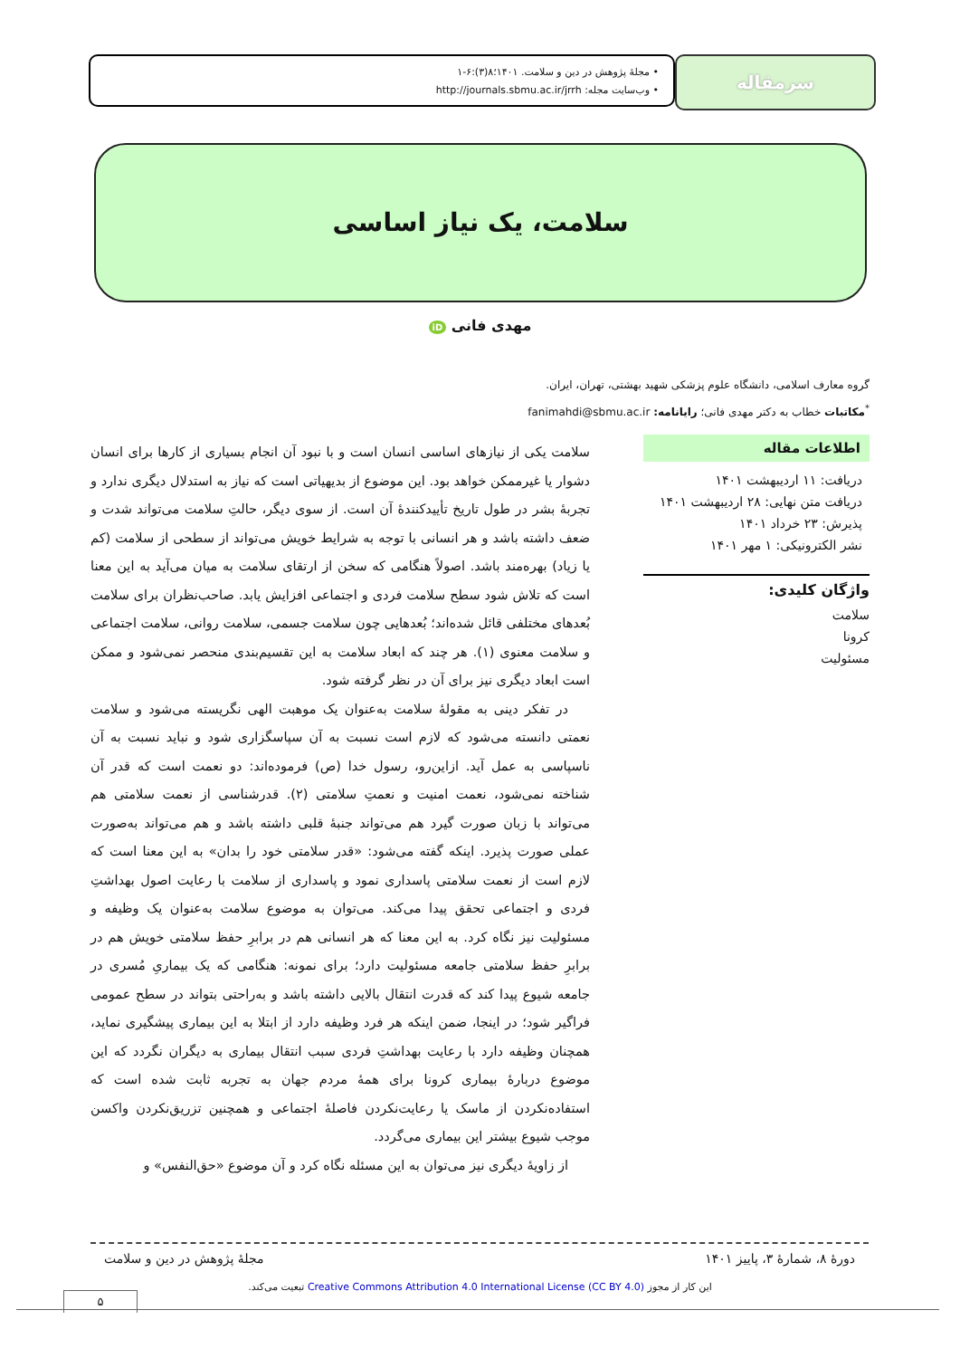سرمقاله
• مجلهٔ پژوهش در دین و سلامت. ۱۴۰۱؛۸(۳):۶-۱
• وب‌سایت مجله: http://journals.sbmu.ac.ir/jrrh
سلامت، یک نیاز اساسی
مهدی فانی iD
گروه معارف اسلامی، دانشگاه علوم پزشکی شهید بهشتی، تهران، ایران.
<sup>*</sup> مکاتبات خطاب به دکتر مهدی فانی؛ رایانامه: fanimahdi@sbmu.ac.ir
اطلاعات مقاله
دریافت: ۱۱ اردیبهشت ۱۴۰۱
دریافت متن نهایی: ۲۸ اردیبهشت ۱۴۰۱
پذیرش: ۲۳ خرداد ۱۴۰۱
نشر الکترونیکی: ۱ مهر ۱۴۰۱
واژگان کلیدی:
سلامت
کرونا
مسئولیت
سلامت یکی از نیازهای اساسی انسان است و با نبود آن انجام بسیاری از کارها برای انسان دشوار یا غیرممکن خواهد بود. این موضوع از بدیهیاتی است که نیاز به استدلال دیگری ندارد و تجربهٔ بشر در طول تاریخ تأییدکنندهٔ آن است. از سوی دیگر، حالتِ سلامت می‌تواند شدت و ضعف داشته باشد و هر انسانی با توجه به شرایط خویش می‌تواند از سطحی از سلامت (کم یا زیاد) بهره‌مند باشد. اصولاً هنگامی که سخن از ارتقای سلامت به میان می‌آید به این معنا است که تلاش شود سطح سلامت فردی و اجتماعی افزایش یابد. صاحب‌نظران برای سلامت بُعدهای مختلفی قائل شده‌اند؛ بُعدهایی چون سلامت جسمی، سلامت روانی، سلامت اجتماعی و سلامت معنوی (۱). هر چند که ابعاد سلامت به این تقسیم‌بندی منحصر نمی‌شود و ممکن است ابعاد دیگری نیز برای آن در نظر گرفته شود.
در تفکر دینی به مقولهٔ سلامت به‌عنوان یک موهبت الهی نگریسته می‌شود و سلامت نعمتی دانسته می‌شود که لازم است نسبت به آن سپاسگزاری شود و نباید نسبت به آن ناسپاسی به عمل آید. ازاین‌رو، رسول خدا (ص) فرموده‌اند: دو نعمت است که قدر آن شناخته نمی‌شود، نعمت امنیت و نعمتِ سلامتی (۲). قدرشناسی از نعمت سلامتی هم می‌تواند با زبان صورت گیرد هم می‌تواند جنبهٔ قلبی داشته باشد و هم می‌تواند به‌صورت عملی صورت پذیرد. اینکه گفته می‌شود: «قدر سلامتی خود را بدان» به این معنا است که لازم است از نعمت سلامتی پاسداری نمود و پاسداری از سلامت با رعایت اصول بهداشتِ فردی و اجتماعی تحقق پیدا می‌کند. می‌توان به موضوع سلامت به‌عنوان یک وظیفه و مسئولیت نیز نگاه کرد. به این معنا که هر انسانی هم در برابرِ حفظ سلامتی خویش هم در برابرِ حفظ سلامتی جامعه مسئولیت دارد؛ برای نمونه: هنگامی که یک بیماریِ مُسری در جامعه شیوع پیدا کند که قدرت انتقال بالایی داشته باشد و به‌راحتی بتواند در سطح عمومی فراگیر شود؛ در اینجا، ضمن اینکه هر فرد وظیفه دارد از ابتلا به این بیماری پیشگیری نماید، همچنان وظیفه دارد با رعایت بهداشتِ فردی سبب انتقال بیماری به دیگران نگردد که این موضوع دربارهٔ بیماری کرونا برای همهٔ مردم جهان به تجربه ثابت شده است که استفاده‌نکردن از ماسک یا رعایت‌نکردن فاصلهٔ اجتماعی و همچنین تزریق‌نکردن واکسن موجب شیوع بیشتر این بیماری می‌گردد.
از زاویهٔ دیگری نیز می‌توان به این مسئله نگاه کرد و آن موضوع «حق‌النفس» و
دورهٔ ۸، شمارهٔ ۳، پاییز ۱۴۰۱ مجلهٔ پژوهش در دین و سلامت
این کار از مجوز Creative Commons Attribution 4.0 International License (CC BY 4.0) تبعیت می‌کند.
۵